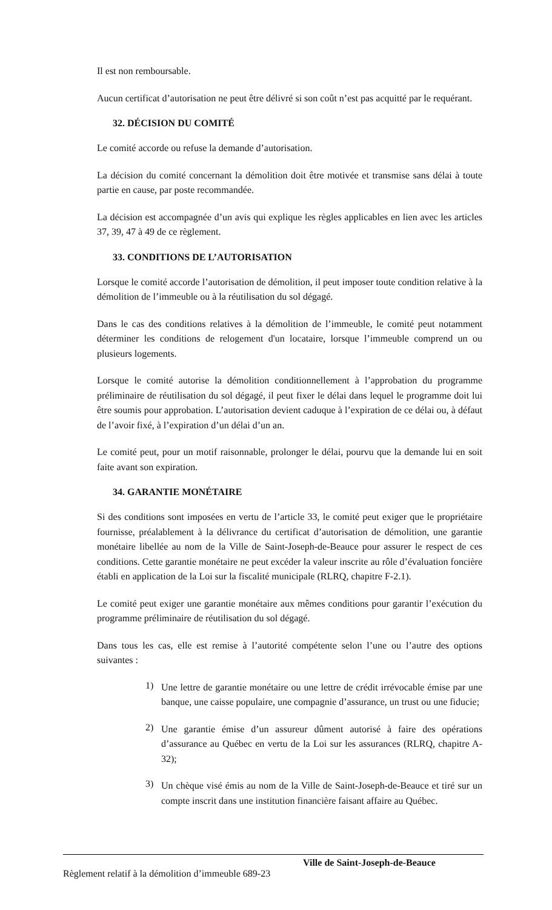Il est non remboursable.
Aucun certificat d’autorisation ne peut être délivré si son coût n’est pas acquitté par le requérant.
32. DÉCISION DU COMITÉ
Le comité accorde ou refuse la demande d’autorisation.
La décision du comité concernant la démolition doit être motivée et transmise sans délai à toute partie en cause, par poste recommandée.
La décision est accompagnée d’un avis qui explique les règles applicables en lien avec les articles 37, 39, 47 à 49 de ce règlement.
33. CONDITIONS DE L’AUTORISATION
Lorsque le comité accorde l’autorisation de démolition, il peut imposer toute condition relative à la démolition de l’immeuble ou à la réutilisation du sol dégagé.
Dans le cas des conditions relatives à la démolition de l’immeuble, le comité peut notamment déterminer les conditions de relogement d'un locataire, lorsque l’immeuble comprend un ou plusieurs logements.
Lorsque le comité autorise la démolition conditionnellement à l’approbation du programme préliminaire de réutilisation du sol dégagé, il peut fixer le délai dans lequel le programme doit lui être soumis pour approbation. L’autorisation devient caduque à l’expiration de ce délai ou, à défaut de l’avoir fixé, à l’expiration d’un délai d’un an.
Le comité peut, pour un motif raisonnable, prolonger le délai, pourvu que la demande lui en soit faite avant son expiration.
34. GARANTIE MONÉTAIRE
Si des conditions sont imposées en vertu de l’article 33, le comité peut exiger que le propriétaire fournisse, préalablement à la délivrance du certificat d’autorisation de démolition, une garantie monétaire libellée au nom de la Ville de Saint-Joseph-de-Beauce pour assurer le respect de ces conditions. Cette garantie monétaire ne peut excéder la valeur inscrite au rôle d’évaluation foncière établi en application de la Loi sur la fiscalité municipale (RLRQ, chapitre F-2.1).
Le comité peut exiger une garantie monétaire aux mêmes conditions pour garantir l’exécution du programme préliminaire de réutilisation du sol dégagé.
Dans tous les cas, elle est remise à l’autorité compétente selon l’une ou l’autre des options suivantes :
1)
Une lettre de garantie monétaire ou une lettre de crédit irrévocable émise par une banque, une caisse populaire, une compagnie d’assurance, un trust ou une fiducie;
2)
Une garantie émise d’un assureur dûment autorisé à faire des opérations d’assurance au Québec en vertu de la Loi sur les assurances (RLRQ, chapitre A-32);
3)
Un chèque visé émis au nom de la Ville de Saint-Joseph-de-Beauce et tiré sur un compte inscrit dans une institution financière faisant affaire au Québec.
Ville de Saint-Joseph-de-Beauce
Règlement relatif à la démolition d’immeuble 689-23